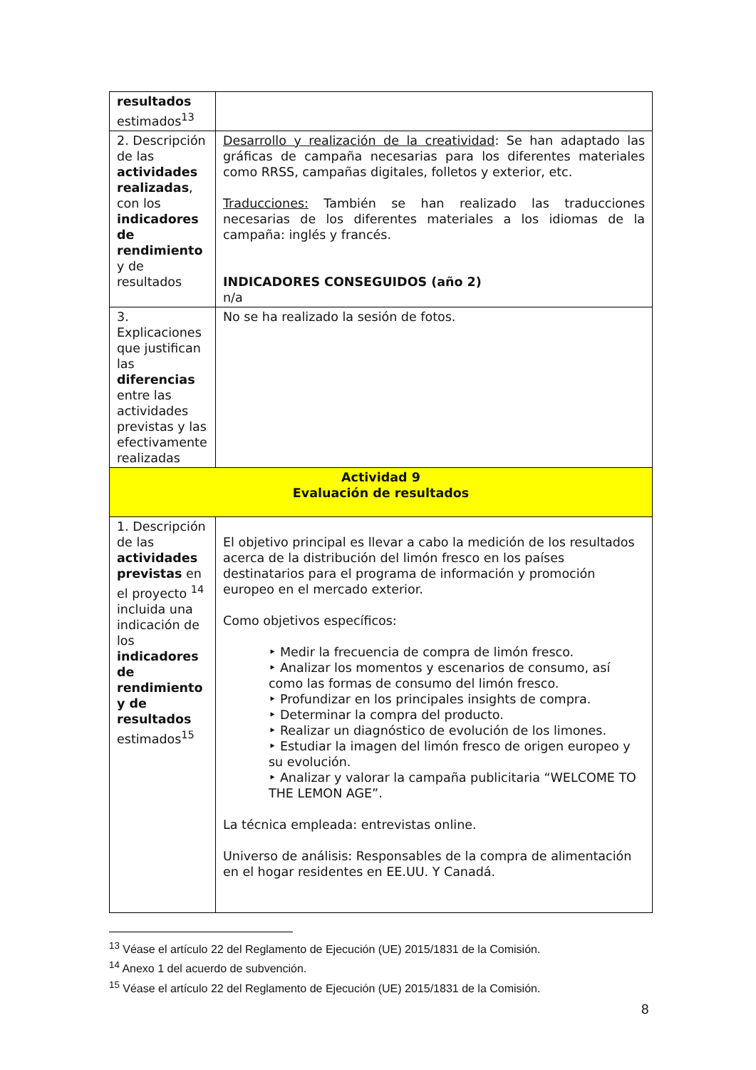| resultados estimados<sup>13</sup> | |
| 2. Descripción de las actividades realizadas , con los indicadores de rendimiento y de resultados | Desarrollo y realización de la creatividad : Se han adaptado las gráficas de campaña necesarias para los diferentes materiales como RRSS, campañas digitales, folletos y exterior, etc. Traducciones: También se han realizado las traducciones necesarias de los diferentes materiales a los idiomas de la campaña: inglés y francés. INDICADORES CONSEGUIDOS (año 2) n/a |
| 3. Explicaciones que justifican las diferencias entre las actividades previstas y las efectivamente realizadas | No se ha realizado la sesión de fotos. |
| Actividad 9 Evaluación de resultados | |
| 1. Descripción de las actividades previstas en el proyecto <sup>14</sup> incluida una indicación de los indicadores de rendimiento y de resultados estimados<sup>15</sup> | El objetivo principal es llevar a cabo la medición de los resultados acerca de la distribución del limón fresco en los países destinatarios para el programa de información y promoción europeo en el mercado exterior. Como objetivos específicos: ‣ Medir la frecuencia de compra de limón fresco. ‣ Analizar los momentos y escenarios de consumo, así como las formas de consumo del limón fresco. ‣ Profundizar en los principales insights de compra. ‣ Determinar la compra del producto. ‣ Realizar un diagnóstico de evolución de los limones. ‣ Estudiar la imagen del limón fresco de origen europeo y su evolución. ‣ Analizar y valorar la campaña publicitaria “WELCOME TO THE LEMON AGE”. La técnica empleada: entrevistas online. Universo de análisis: Responsables de la compra de alimentación en el hogar residentes en EE.UU. Y Canadá. |
<sup>13</sup> Véase el artículo 22 del Reglamento de Ejecución (UE) 2015/1831 de la Comisión.
<sup>14</sup> Anexo 1 del acuerdo de subvención.
<sup>15</sup> Véase el artículo 22 del Reglamento de Ejecución (UE) 2015/1831 de la Comisión.
8